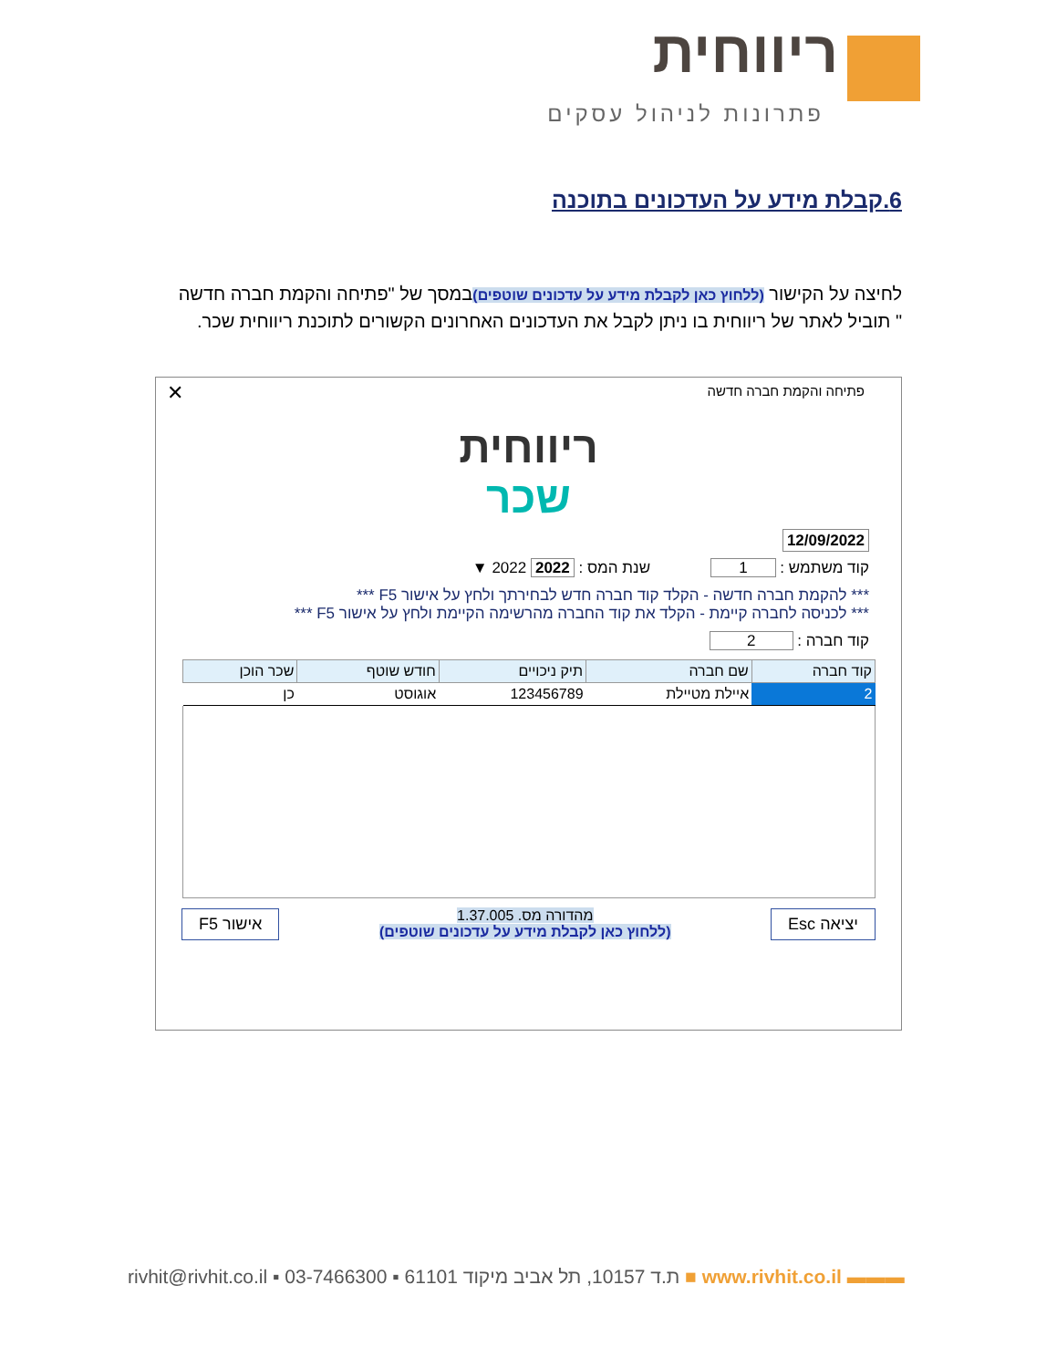ריווחית
פתרונות לניהול עסקים
6.קבלת מידע על העדכונים בתוכנה
לחיצה על הקישור (ללחוץ כאן לקבלת מידע על עדכונים שוטפים) במסך של "פתיחה והקמת חברה חדשה " תוביל לאתר של ריווחית בו ניתן לקבל את העדכונים האחרונים הקשורים לתוכנת ריווחית שכר.
פתיחה והקמת חברה חדשה
✕
ריווחית
שכר
12/09/2022
קוד משתמש : 1 שנת המס : 2022 2022 ▼
*** להקמת חברה חדשה - הקלד קוד חברה חדש לבחירתך ולחץ על אישור F5 ***
*** לכניסה לחברה קיימת - הקלד את קוד החברה מהרשימה הקיימת ולחץ על אישור F5 ***
קוד חברה : 2
| קוד חברה | שם חברה | תיק ניכויים | חודש שוטף | שכר הוכן |
| --- | --- | --- | --- | --- |
| 2 | איילת מטיילת | 123456789 | אוגוסט | כן |
יציאה Esc מהדורה מס. 1.37.005
(ללחוץ כאן לקבלת מידע על עדכונים שוטפים) אישור F5
rivhit@rivhit.co.il ▪ ת.ד 10157, תל אביב מיקוד 61101 ▪ 03-7466300 ■ www.rivhit.co.il ▬▬▬